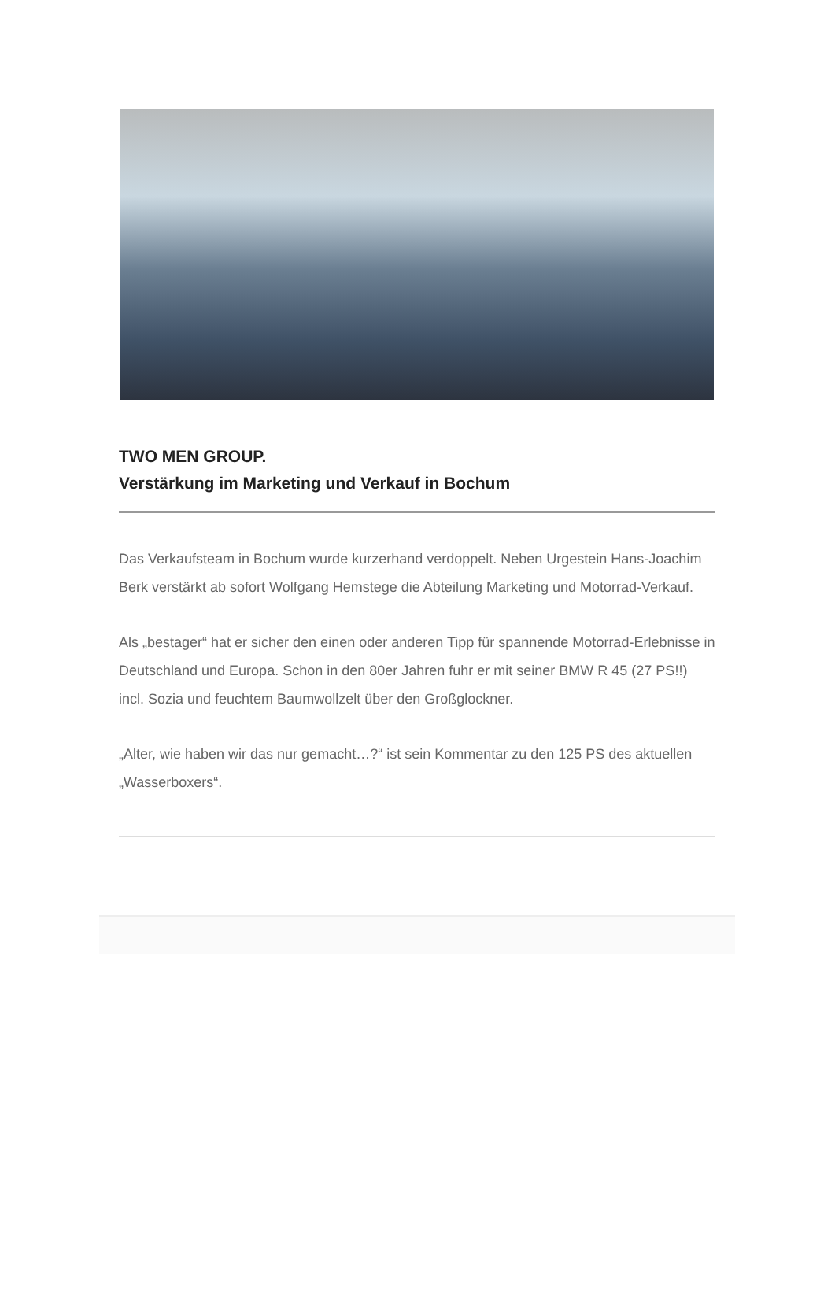TWO MEN GROUP.
Verstärkung im Marketing und Verkauf in Bochum
Das Verkaufsteam in Bochum wurde kurzerhand verdoppelt. Neben Urgestein Hans-Joachim Berk verstärkt ab sofort Wolfgang Hemstege die Abteilung Marketing und Motorrad-Verkauf.
Als „bestager“ hat er sicher den einen oder anderen Tipp für spannende Motorrad-Erlebnisse in Deutschland und Europa. Schon in den 80er Jahren fuhr er mit seiner BMW R 45 (27 PS!!) incl. Sozia und feuchtem Baumwollzelt über den Großglockner.
„Alter, wie haben wir das nur gemacht…?“ ist sein Kommentar zu den 125 PS des aktuellen „Wasserboxers“.